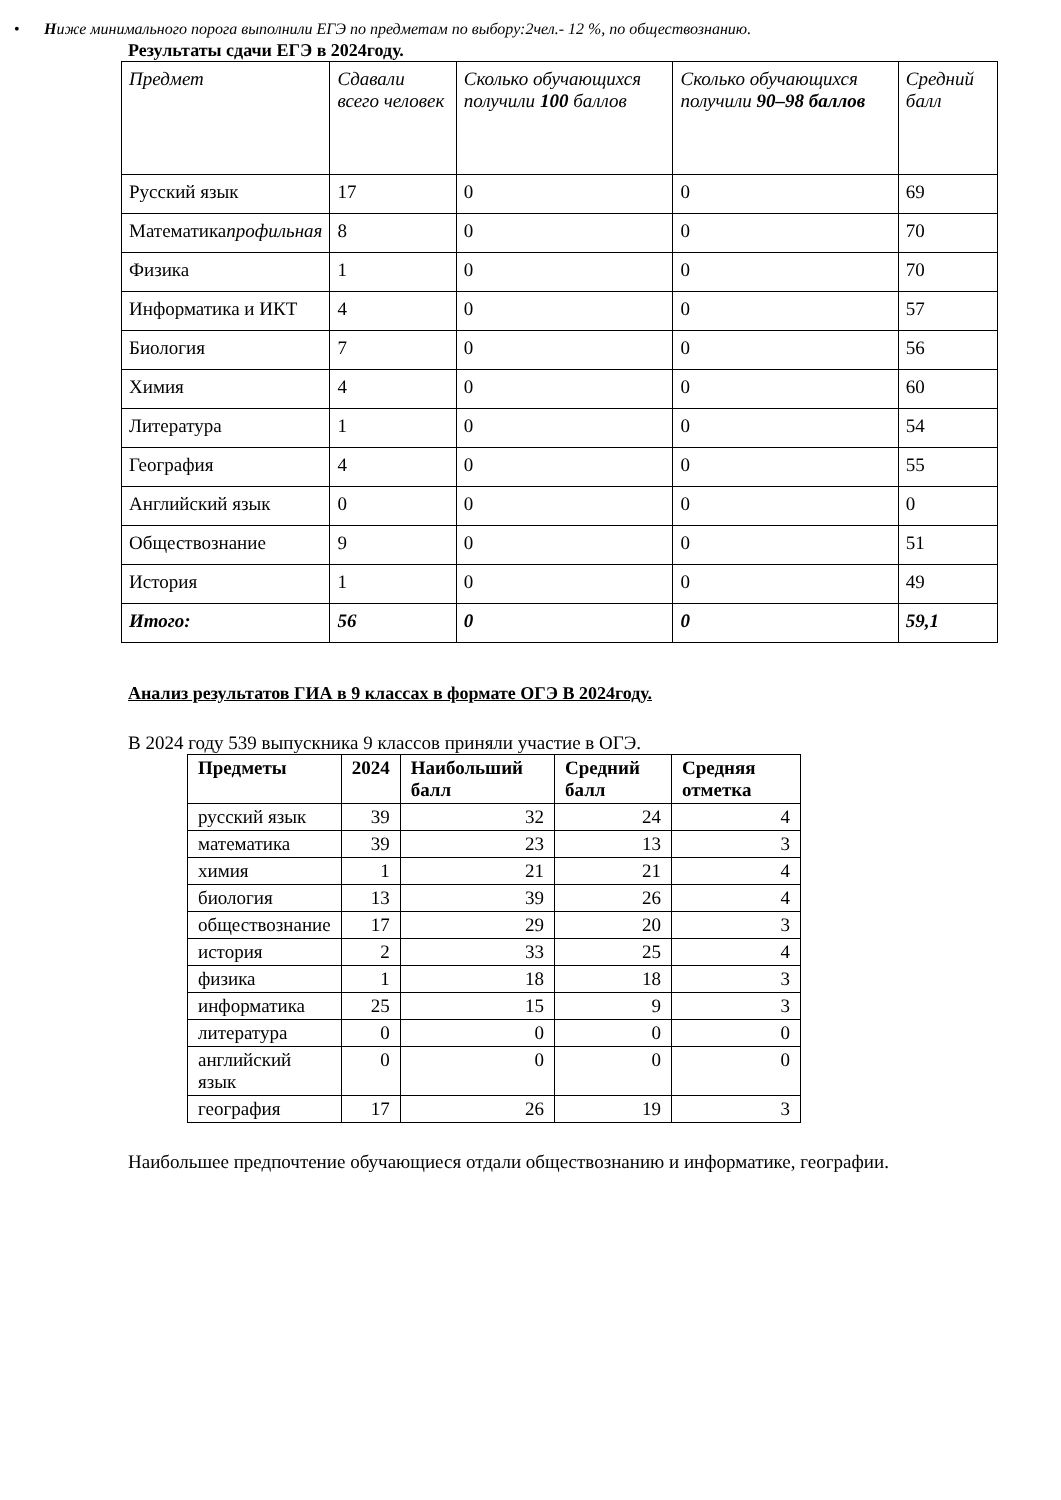• Ниже минимального порога выполнили ЕГЭ по предметам по выбору:2чел.- 12 %, по обществознанию.
Результаты сдачи ЕГЭ в 2024году.
| Предмет | Сдавали всего человек | Сколько обучающихся получили 100 баллов | Сколько обучающихся получили 90–98 баллов | Средний балл |
| Русский язык | 17 | 0 | 0 | 69 |
| Математика профильная | 8 | 0 | 0 | 70 |
| Физика | 1 | 0 | 0 | 70 |
| Информатика и ИКТ | 4 | 0 | 0 | 57 |
| Биология | 7 | 0 | 0 | 56 |
| Химия | 4 | 0 | 0 | 60 |
| Литература | 1 | 0 | 0 | 54 |
| География | 4 | 0 | 0 | 55 |
| Английский язык | 0 | 0 | 0 | 0 |
| Обществознание | 9 | 0 | 0 | 51 |
| История | 1 | 0 | 0 | 49 |
| Итого: | 56 | 0 | 0 | 59,1 |
Анализ результатов ГИА в 9 классах в формате ОГЭ В 2024году.
В 2024 году 539 выпускника 9 классов приняли участие в ОГЭ.
| Предметы | 2024 | Наибольший балл | Средний балл | Средняя отметка |
| --- | --- | --- | --- | --- |
| русский язык | 39 | 32 | 24 | 4 |
| математика | 39 | 23 | 13 | 3 |
| химия | 1 | 21 | 21 | 4 |
| биология | 13 | 39 | 26 | 4 |
| обществознание | 17 | 29 | 20 | 3 |
| история | 2 | 33 | 25 | 4 |
| физика | 1 | 18 | 18 | 3 |
| информатика | 25 | 15 | 9 | 3 |
| литература | 0 | 0 | 0 | 0 |
| английский язык | 0 | 0 | 0 | 0 |
| география | 17 | 26 | 19 | 3 |
Наибольшее предпочтение обучающиеся отдали обществознанию и информатике, географии.